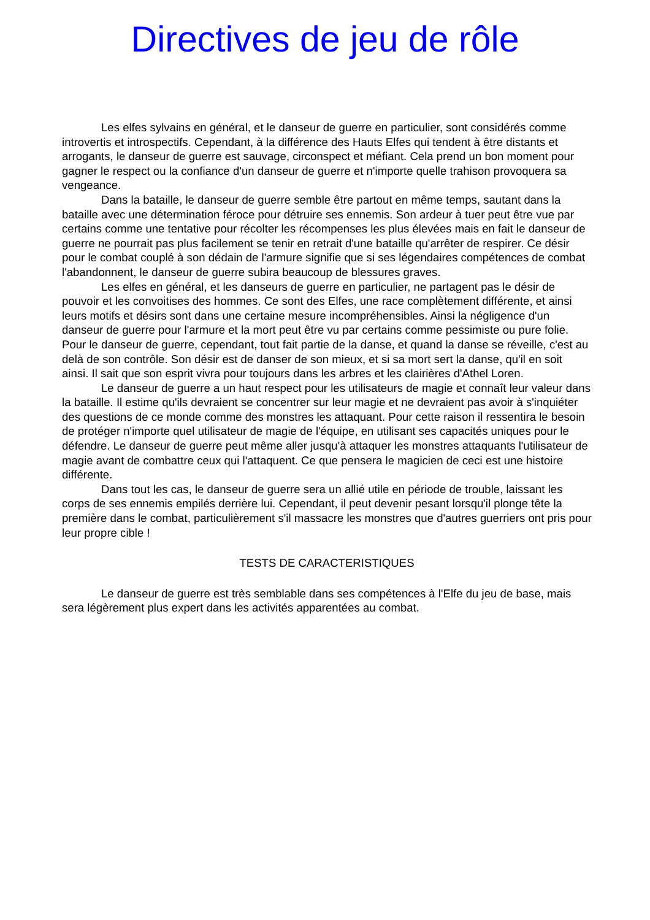Directives de jeu de rôle
Les elfes sylvains en général, et le danseur de guerre en particulier, sont considérés comme introvertis et introspectifs. Cependant, à la différence des Hauts Elfes qui tendent à être distants et arrogants, le danseur de guerre est sauvage, circonspect et méfiant. Cela prend un bon moment pour gagner le respect ou la confiance d'un danseur de guerre et n'importe quelle trahison provoquera sa vengeance.
Dans la bataille, le danseur de guerre semble être partout en même temps, sautant dans la bataille avec une détermination féroce pour détruire ses ennemis. Son ardeur à tuer peut être vue par certains comme une tentative pour récolter les récompenses les plus élevées mais en fait le danseur de guerre ne pourrait pas plus facilement se tenir en retrait d'une bataille qu'arrêter de respirer. Ce désir pour le combat couplé à son dédain de l'armure signifie que si ses légendaires compétences de combat l'abandonnent, le danseur de guerre subira beaucoup de blessures graves.
Les elfes en général, et les danseurs de guerre en particulier, ne partagent pas le désir de pouvoir et les convoitises des hommes. Ce sont des Elfes, une race complètement différente, et ainsi leurs motifs et désirs sont dans une certaine mesure incompréhensibles. Ainsi la négligence d'un danseur de guerre pour l'armure et la mort peut être vu par certains comme pessimiste ou pure folie. Pour le danseur de guerre, cependant, tout fait partie de la danse, et quand la danse se réveille, c'est au delà de son contrôle. Son désir est de danser de son mieux, et si sa mort sert la danse, qu'il en soit ainsi. Il sait que son esprit vivra pour toujours dans les arbres et les clairières d'Athel Loren.
Le danseur de guerre a un haut respect pour les utilisateurs de magie et connaît leur valeur dans la bataille. Il estime qu'ils devraient se concentrer sur leur magie et ne devraient pas avoir à s'inquiéter des questions de ce monde comme des monstres les attaquant. Pour cette raison il ressentira le besoin de protéger n'importe quel utilisateur de magie de l'équipe, en utilisant ses capacités uniques pour le défendre. Le danseur de guerre peut même aller jusqu'à attaquer les monstres attaquants l'utilisateur de magie avant de combattre ceux qui l'attaquent. Ce que pensera le magicien de ceci est une histoire différente.
Dans tout les cas, le danseur de guerre sera un allié utile en période de trouble, laissant les corps de ses ennemis empilés derrière lui. Cependant, il peut devenir pesant lorsqu'il plonge tête la première dans le combat, particulièrement s'il massacre les monstres que d'autres guerriers ont pris pour leur propre cible !
TESTS DE CARACTERISTIQUES
Le danseur de guerre est très semblable dans ses compétences à l'Elfe du jeu de base, mais sera légèrement plus expert dans les activités apparentées au combat.